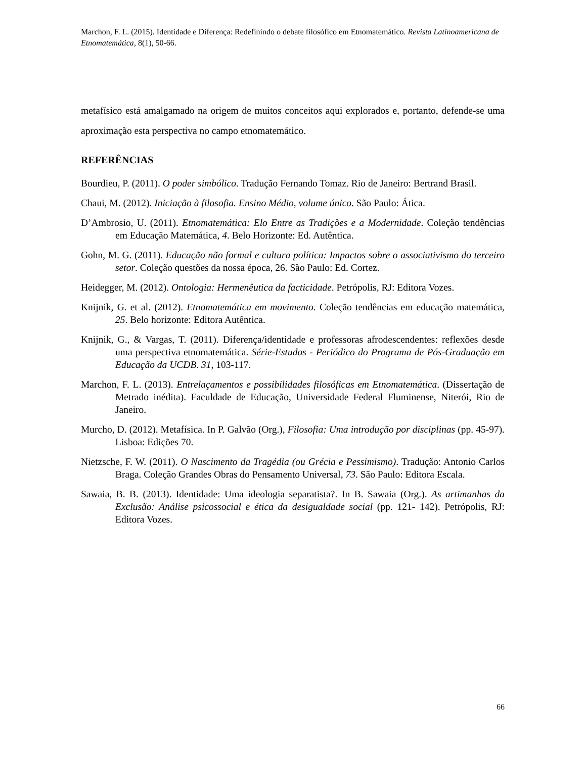Marchon, F. L. (2015). Identidade e Diferença: Redefinindo o debate filosófico em Etnomatemático. Revista Latinoamericana de Etnomatemática, 8(1), 50-66.
metafísico está amalgamado na origem de muitos conceitos aqui explorados e, portanto, defende-se uma aproximação esta perspectiva no campo etnomatemático.
REFERÊNCIAS
Bourdieu, P. (2011). O poder simbólico. Tradução Fernando Tomaz. Rio de Janeiro: Bertrand Brasil.
Chaui, M. (2012). Iniciação à filosofia. Ensino Médio, volume único. São Paulo: Ática.
D’Ambrosio, U. (2011). Etnomatemática: Elo Entre as Tradições e a Modernidade. Coleção tendências em Educação Matemática, 4. Belo Horizonte: Ed. Autêntica.
Gohn, M. G. (2011). Educação não formal e cultura política: Impactos sobre o associativismo do terceiro setor. Coleção questões da nossa época, 26. São Paulo: Ed. Cortez.
Heidegger, M. (2012). Ontologia: Hermenêutica da facticidade. Petrópolis, RJ: Editora Vozes.
Knijnik, G. et al. (2012). Etnomatemática em movimento. Coleção tendências em educação matemática, 25. Belo horizonte: Editora Autêntica.
Knijnik, G., & Vargas, T. (2011). Diferença/identidade e professoras afrodescendentes: reflexões desde uma perspectiva etnomatemática. Série-Estudos - Periódico do Programa de Pós-Graduação em Educação da UCDB. 31, 103-117.
Marchon, F. L. (2013). Entrelaçamentos e possibilidades filosóficas em Etnomatemática. (Dissertação de Metrado inédita). Faculdade de Educação, Universidade Federal Fluminense, Niterói, Rio de Janeiro.
Murcho, D. (2012). Metafísica. In P. Galvão (Org.), Filosofia: Uma introdução por disciplinas (pp. 45-97). Lisboa: Edições 70.
Nietzsche, F. W. (2011). O Nascimento da Tragédia (ou Grécia e Pessimismo). Tradução: Antonio Carlos Braga. Coleção Grandes Obras do Pensamento Universal, 73. São Paulo: Editora Escala.
Sawaia, B. B. (2013). Identidade: Uma ideologia separatista?. In B. Sawaia (Org.). As artimanhas da Exclusão: Análise psicossocial e ética da desigualdade social (pp. 121- 142). Petrópolis, RJ: Editora Vozes.
66